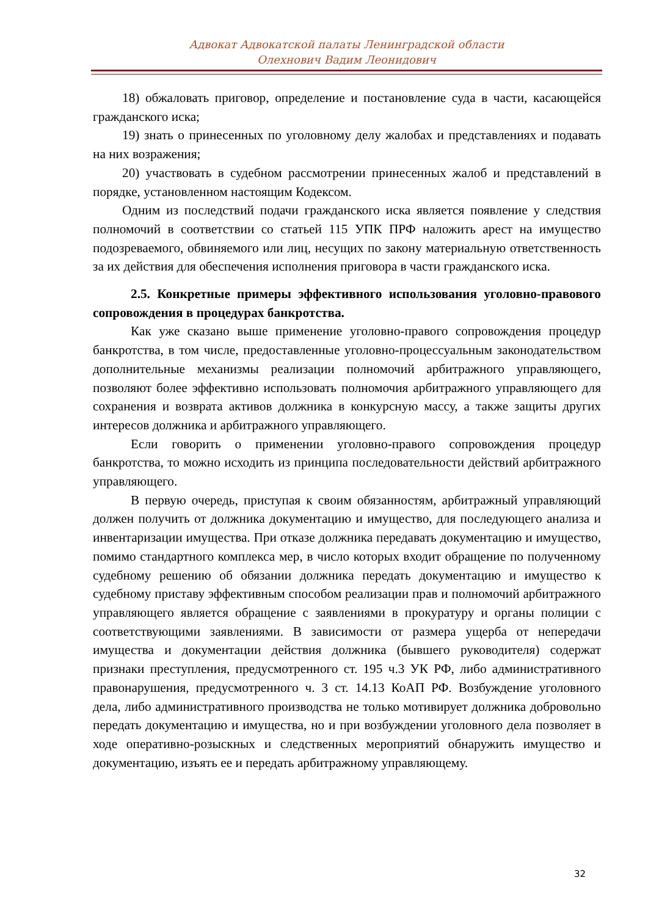Адвокат Адвокатской палаты Ленинградской области
Олехнович Вадим Леонидович
18) обжаловать приговор, определение и постановление суда в части, касающейся гражданского иска;
19) знать о принесенных по уголовному делу жалобах и представлениях и подавать на них возражения;
20) участвовать в судебном рассмотрении принесенных жалоб и представлений в порядке, установленном настоящим Кодексом.
Одним из последствий подачи гражданского иска является появление у следствия полномочий в соответствии со статьей 115 УПК ПРФ наложить арест на имущество подозреваемого, обвиняемого или лиц, несущих по закону материальную ответственность за их действия для обеспечения исполнения приговора в части гражданского иска.
2.5. Конкретные примеры эффективного использования уголовно-правового сопровождения в процедурах банкротства.
Как уже сказано выше применение уголовно-правого сопровождения процедур банкротства, в том числе, предоставленные уголовно-процессуальным законодательством дополнительные механизмы реализации полномочий арбитражного управляющего, позволяют более эффективно использовать полномочия арбитражного управляющего для сохранения и возврата активов должника в конкурсную массу, а также защиты других интересов должника и арбитражного управляющего.
Если говорить о применении уголовно-правого сопровождения процедур банкротства, то можно исходить из принципа последовательности действий арбитражного управляющего.
В первую очередь, приступая к своим обязанностям, арбитражный управляющий должен получить от должника документацию и имущество, для последующего анализа и инвентаризации имущества. При отказе должника передавать документацию и имущество, помимо стандартного комплекса мер, в число которых входит обращение по полученному судебному решению об обязании должника передать документацию и имущество к судебному приставу эффективным способом реализации прав и полномочий арбитражного управляющего является обращение с заявлениями в прокуратуру и органы полиции с соответствующими заявлениями. В зависимости от размера ущерба от непередачи имущества и документации действия должника (бывшего руководителя) содержат признаки преступления, предусмотренного ст. 195 ч.3 УК РФ, либо административного правонарушения, предусмотренного ч. 3 ст. 14.13 КоАП РФ. Возбуждение уголовного дела, либо административного производства не только мотивирует должника добровольно передать документацию и имущества, но и при возбуждении уголовного дела позволяет в ходе оперативно-розыскных и следственных мероприятий обнаружить имущество и документацию, изъять ее и передать арбитражному управляющему.
32